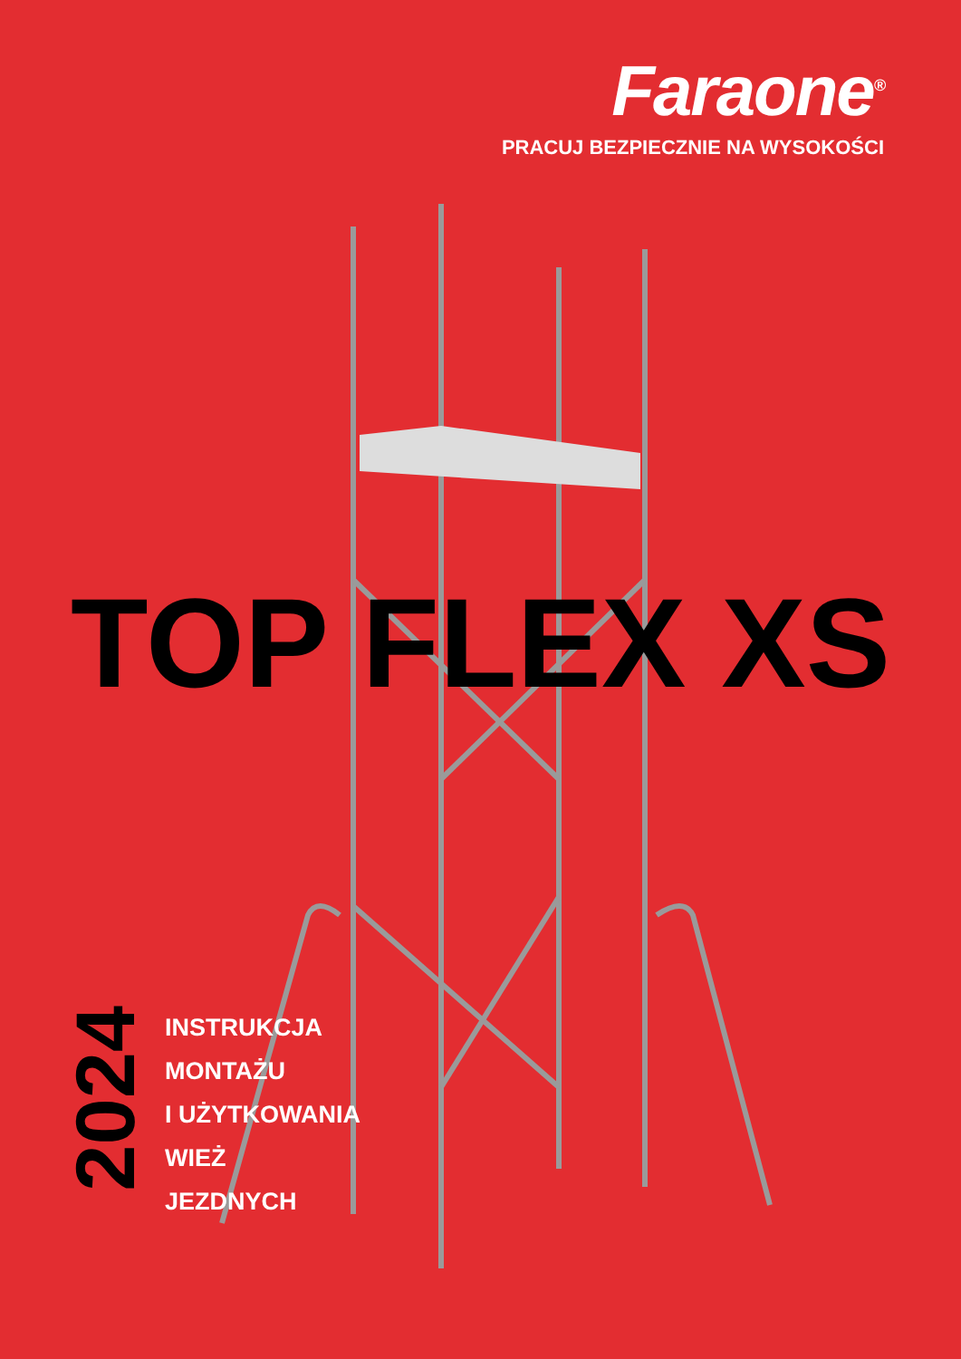Faraone<sup>®</sup>
PRACUJ BEZPIECZNIE NA WYSOKOŚCI
TOP FLEX XS
2024
INSTRUKCJA
MONTAŻU
I UŻYTKOWANIA
WIEŻ
JEZDNYCH